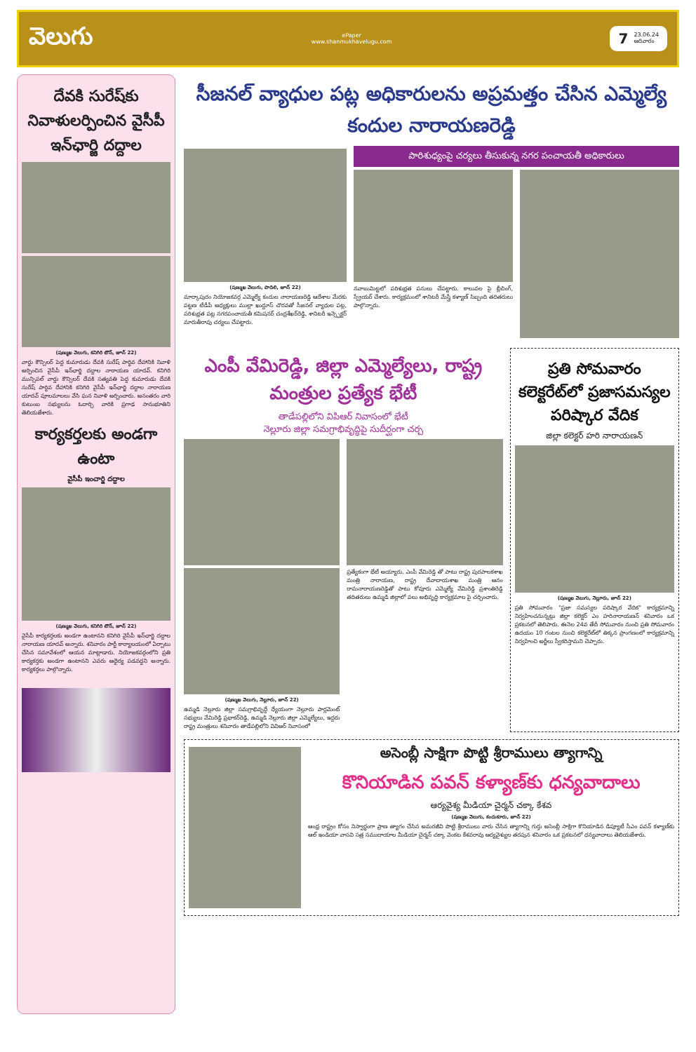వెలుగు
ePaper
www.shanmukhavelugu.com
7 23.06.24
ఆదివారం
దేవకి సురేష్‌కు నివాళులర్పించిన వైసీపీ ఇన్‌ఛార్జి దద్దాల
(షణ్ముఖ వెలుగు, కనిగిరి టౌన్, జూన్ 22)
వార్డు కౌన్సిలర్ పెద్ద కుమారుడు దేవకి సురేష్ పార్థివ దేహానికి నివాళి అర్పించిన వైసీపీ ఇన్‌ఛార్జి దద్దాల నారాయణ యాదవ్. కనిగిరి మున్సిపల్ వార్డు కౌన్సిలర్ దేవకి సత్యవతి పెద్ద కుమారుడు దేవకి సురేష్ పార్థివ దేహానికి కనిగిరి వైసీపీ ఇన్‌ఛార్జి దద్దాల నారాయణ యాదవ్ పూలమాలలు వేసి ఘన నివాళి అర్పించారు. అనంతరం వారి కుటుంబ సభ్యులను ఓదార్చి వారికి ప్రగాఢ సానుభూతిని తెలియజేశారు.
కార్యకర్తలకు అండగా ఉంటా
వైసీపీ ఇంచార్జి దద్దాల
(షణ్ముఖ వెలుగు, కనిగిరి టౌన్, జూన్ 22)
వైసీపీ కార్యకర్తలకు అండగా ఉంటానని కనిగిరి వైసీపీ ఇన్‌ఛార్జి దద్దాల నారాయణ యాదవ్ అన్నారు. శనివారం పార్టీ కార్యాలయంలో ఏర్పాటు చేసిన సమావేశంలో ఆయన మాట్లాడారు. నియోజకవర్గంలోని ప్రతి కార్యకర్తకు అండగా ఉంటానని ఎవరు ఆధైర్య పడవద్దని అన్నారు. కార్యకర్తలు పాల్గొన్నారు.
సీజనల్ వ్యాధుల పట్ల అధికారులను అప్రమత్తం చేసిన ఎమ్మెల్యే కందుల నారాయణరెడ్డి
(షణ్ముఖ వెలుగు, పొదిలి, జూన్ 22)
మార్కాపురం నియోజకవర్గ ఎమ్మెల్యే కందుల నారాయణరెడ్డి ఆదేశాల మేరకు పట్టణ టీడీపీ అధ్యక్షులు ముల్లా ఖుద్దూస్ చొరవతో సీజనల్ వ్యాధుల పట్ల, పరిశుభ్రత పట్ల నగరపంచాయతీ కమిషనర్ చంద్రశేఖర్‌రెడ్డి, శానిటరీ ఇన్స్పెక్టర్ మారుతీరావు చర్యలు చేపట్టారు.
పారిశుధ్యంపై చర్యలు తీసుకున్న నగర పంచాయతీ అధికారులు
నవాబుమిట్టలో పరిశుభ్రత పనులు చేపట్టారు. కాలువల పై బ్లీచింగ్, స్ప్రేయర్ చేశారు. కార్యక్రమంలో శానిటరీ మేస్త్రీ కళ్యాణ్ సిబ్బంది తదితరులు పాల్గొన్నారు.
ఎంపీ వేమిరెడ్డి, జిల్లా ఎమ్మెల్యేలు, రాష్ట్ర మంత్రుల ప్రత్యేక భేటీ
తాడేపల్లిలోని విపిఆర్ నివాసంలో భేటీ
నెల్లూరు జిల్లా సమగ్రాభివృద్ధిపై సుదీర్ఘంగా చర్చ
(షణ్ముఖ వెలుగు, నెల్లూరు, జూన్ 22)
ఉమ్మడి నెల్లూరు జిల్లా సమగ్రాభివృద్దే ధ్యేయంగా నెల్లూరు పార్లమెంట్ సభ్యులు వేమిరెడ్డి ప్రభాకర్‌రెడ్డి, ఉమ్మడి నెల్లూరు జిల్లా ఎమ్మెల్యేలు, ఇద్దరు రాష్ట్ర మంత్రులు శనివారం తాడేపల్లిలోని వివిఆర్ నివాసంలో
ప్రత్యేకంగా భేటీ అయ్యారు. ఎంపీ వేమిరెడ్డి తో పాటు రాష్ట్ర పురపాలకశాఖ మంత్రి నారాయణ, రాష్ట్ర దేవాదాయశాఖ మంత్రి ఆనం రామనారాయణరెడ్డితో పాటు కోవూరు ఎమ్మెల్యే వేమిరెడ్డి ప్రశాంతిరెడ్డి తదితరులు ఉమ్మడి జిల్లాలో పలు అభివృద్ధి కార్యక్రమాల పై చర్చించారు.
ప్రతి సోమవారం కలెక్టరేట్‌లో ప్రజాసమస్యల పరిష్కార వేదిక
జిల్లా కలెక్టర్ హరి నారాయణన్
(షణ్ముఖ వెలుగు, నెల్లూరు, జూన్ 22)
ప్రతి సోమవారం "ప్రజా సమస్యల పరిష్కార వేదిక" కార్యక్రమాన్ని నిర్వహించనున్నట్లు జిల్లా కలెక్టర్ ఎం హరినారాయణన్ శనివారం ఒక ప్రకటనలో తెలిపారు. ఈనెల 24వ తేదీ సోమవారం నుంచి ప్రతి సోమవారం ఉదయం 10 గంటల నుంచి కలెక్టరేట్‌లో తిక్కన ప్రాంగణంలో కార్యక్రమాన్ని నిర్వహించి అర్జీలు స్వీకరిస్తామని చెప్పారు.
అసెంబ్లీ సాక్షిగా పొట్టి శ్రీరాములు త్యాగాన్ని
కొనియాడిన పవన్ కళ్యాణ్‌కు ధన్యవాదాలు
ఆర్యవైశ్య మీడియా చైర్మన్ చక్కా కేశవ
(షణ్ముఖ వెలుగు, కందుకూరు, జూన్ 22)
ఆంధ్ర రాష్ట్రం కోసం నిస్వార్థంగా ప్రాణ త్యాగం చేసిన అమరజీవి పొట్టి శ్రీరాములు వారు చేసిన త్యాగాన్ని గుర్తు అసెంబ్లీ సాక్షిగా కొనియాడిన డిప్యూటీ సీఎం పవన్ కళ్యాణ్‌కు ఆల్ ఇండియా వాసవి సత్ర సముదాయాల మీడియా చైర్మన్ చక్కా వెంకట కేశవరావు ఆర్యవైశ్యుల తరపున శనివారం ఒక ప్రకటనలో ధన్యవాదాలు తెలియజేశారు.